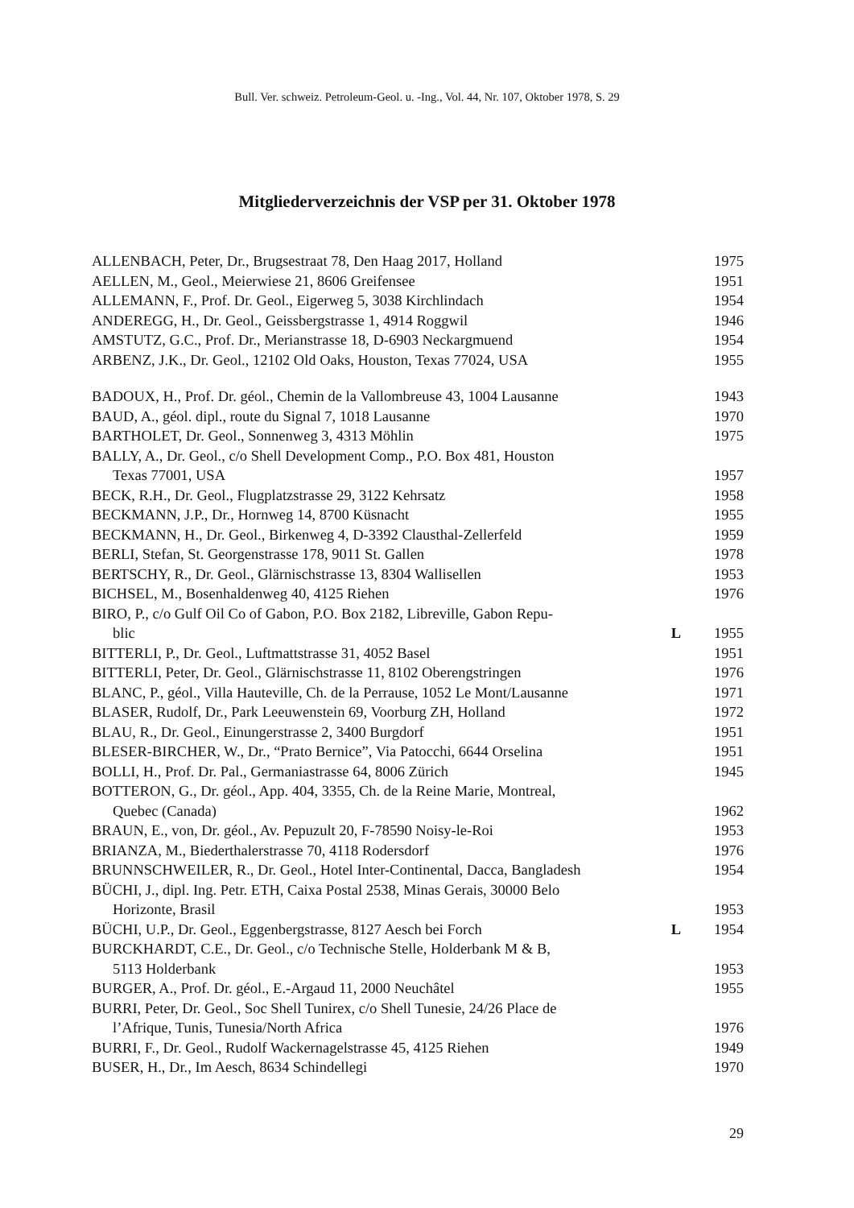Bull. Ver. schweiz. Petroleum-Geol. u. -Ing., Vol. 44, Nr. 107, Oktober 1978, S. 29
Mitgliederverzeichnis der VSP per 31. Oktober 1978
| ALLENBACH, Peter, Dr., Brugsestraat 78, Den Haag 2017, Holland | | 1975 |
| AELLEN, M., Geol., Meierwiese 21, 8606 Greifensee | | 1951 |
| ALLEMANN, F., Prof. Dr. Geol., Eigerweg 5, 3038 Kirchlindach | | 1954 |
| ANDEREGG, H., Dr. Geol., Geissbergstrasse 1, 4914 Roggwil | | 1946 |
| AMSTUTZ, G.C., Prof. Dr., Merianstrasse 18, D-6903 Neckargmuend | | 1954 |
| ARBENZ, J.K., Dr. Geol., 12102 Old Oaks, Houston, Texas 77024, USA | | 1955 |
| BADOUX, H., Prof. Dr. géol., Chemin de la Vallombreuse 43, 1004 Lausanne | | 1943 |
| BAUD, A., géol. dipl., route du Signal 7, 1018 Lausanne | | 1970 |
| BARTHOLET, Dr. Geol., Sonnenweg 3, 4313 Möhlin | | 1975 |
| BALLY, A., Dr. Geol., c/o Shell Development Comp., P.O. Box 481, Houston Texas 77001, USA | | 1957 |
| BECK, R.H., Dr. Geol., Flugplatzstrasse 29, 3122 Kehrsatz | | 1958 |
| BECKMANN, J.P., Dr., Hornweg 14, 8700 Küsnacht | | 1955 |
| BECKMANN, H., Dr. Geol., Birkenweg 4, D-3392 Clausthal-Zellerfeld | | 1959 |
| BERLI, Stefan, St. Georgenstrasse 178, 9011 St. Gallen | | 1978 |
| BERTSCHY, R., Dr. Geol., Glärnischstrasse 13, 8304 Wallisellen | | 1953 |
| BICHSEL, M., Bosenhaldenweg 40, 4125 Riehen | | 1976 |
| BIRO, P., c/o Gulf Oil Co of Gabon, P.O. Box 2182, Libreville, Gabon Repu- blic | L | 1955 |
| BITTERLI, P., Dr. Geol., Luftmattstrasse 31, 4052 Basel | | 1951 |
| BITTERLI, Peter, Dr. Geol., Glärnischstrasse 11, 8102 Oberengstringen | | 1976 |
| BLANC, P., géol., Villa Hauteville, Ch. de la Perrause, 1052 Le Mont/Lausanne | | 1971 |
| BLASER, Rudolf, Dr., Park Leeuwenstein 69, Voorburg ZH, Holland | | 1972 |
| BLAU, R., Dr. Geol., Einungerstrasse 2, 3400 Burgdorf | | 1951 |
| BLESER-BIRCHER, W., Dr., “Prato Bernice”, Via Patocchi, 6644 Orselina | | 1951 |
| BOLLI, H., Prof. Dr. Pal., Germaniastrasse 64, 8006 Zürich | | 1945 |
| BOTTERON, G., Dr. géol., App. 404, 3355, Ch. de la Reine Marie, Montreal, Quebec (Canada) | | 1962 |
| BRAUN, E., von, Dr. géol., Av. Pepuzult 20, F-78590 Noisy-le-Roi | | 1953 |
| BRIANZA, M., Biederthalerstrasse 70, 4118 Rodersdorf | | 1976 |
| BRUNNSCHWEILER, R., Dr. Geol., Hotel Inter-Continental, Dacca, Bangladesh | | 1954 |
| BÜCHI, J., dipl. Ing. Petr. ETH, Caixa Postal 2538, Minas Gerais, 30000 Belo Horizonte, Brasil | | 1953 |
| BÜCHI, U.P., Dr. Geol., Eggenbergstrasse, 8127 Aesch bei Forch | L | 1954 |
| BURCKHARDT, C.E., Dr. Geol., c/o Technische Stelle, Holderbank M & B, 5113 Holderbank | | 1953 |
| BURGER, A., Prof. Dr. géol., E.-Argaud 11, 2000 Neuchâtel | | 1955 |
| BURRI, Peter, Dr. Geol., Soc Shell Tunirex, c/o Shell Tunesie, 24/26 Place de l’Afrique, Tunis, Tunesia/North Africa | | 1976 |
| BURRI, F., Dr. Geol., Rudolf Wackernagelstrasse 45, 4125 Riehen | | 1949 |
| BUSER, H., Dr., Im Aesch, 8634 Schindellegi | | 1970 |
29